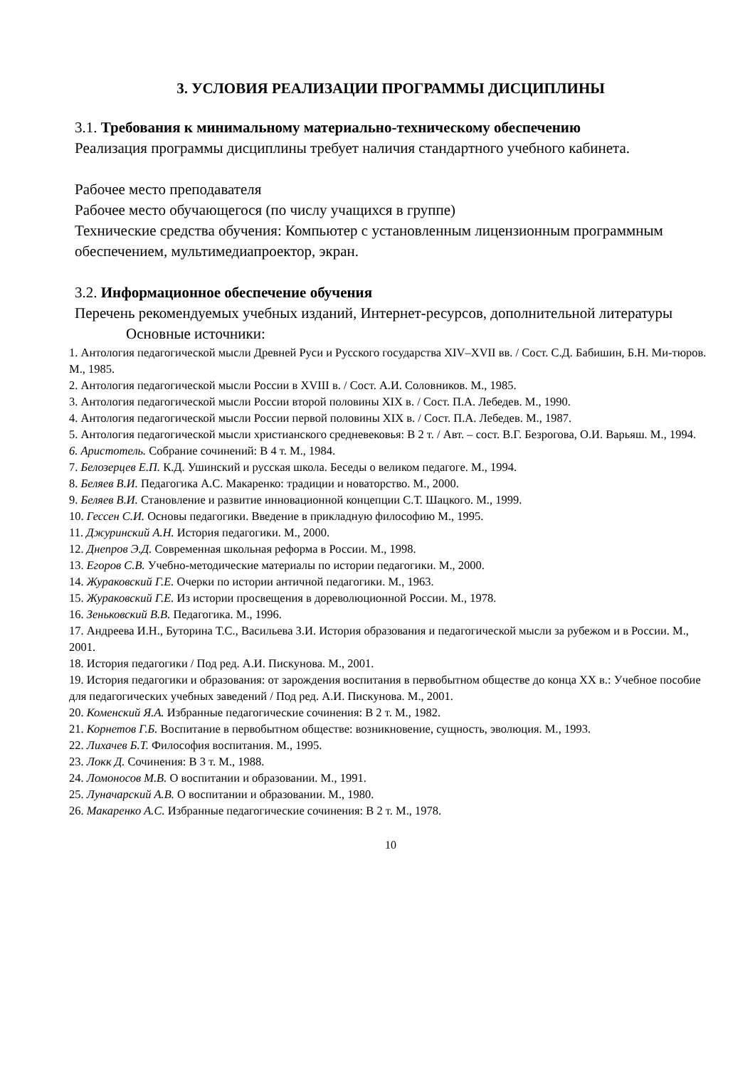3. УСЛОВИЯ РЕАЛИЗАЦИИ ПРОГРАММЫ ДИСЦИПЛИНЫ
3.1. Требования к минимальному материально-техническому обеспечению
Реализация программы дисциплины требует наличия стандартного учебного кабинета.
Рабочее место преподавателя
Рабочее место обучающегося (по числу учащихся в группе)
Технические средства обучения: Компьютер с установленным лицензионным программным обеспечением, мультимедиапроектор, экран.
3.2. Информационное обеспечение обучения
Перечень рекомендуемых учебных изданий, Интернет-ресурсов, дополнительной литературы
Основные источники:
1. Антология педагогической мысли Древней Руси и Русского государства XIV–XVII вв. / Сост. С.Д. Бабишин, Б.Н. Ми-тюров. М., 1985.
2. Антология педагогической мысли России в XVIII в. / Сост. А.И. Соловников. М., 1985.
3. Антология педагогической мысли России второй половины XIX в. / Сост. П.А. Лебедев. М., 1990.
4. Антология педагогической мысли России первой половины XIX в. / Сост. П.А. Лебедев. М., 1987.
5. Антология педагогической мысли христианского средневековья: В 2 т. / Авт. – сост. В.Г. Безрогова, О.И. Варьяш. М., 1994.
6. Аристотель. Собрание сочинений: В 4 т. М., 1984.
7. Белозерцев Е.П. К.Д. Ушинский и русская школа. Беседы о великом педагоге. М., 1994.
8. Беляев В.И. Педагогика А.С. Макаренко: традиции и новаторство. М., 2000.
9. Беляев В.И. Становление и развитие инновационной концепции С.Т. Шацкого. М., 1999.
10. Гессен С.И. Основы педагогики. Введение в прикладную философию М., 1995.
11. Джуринский А.Н. История педагогики. М., 2000.
12. Днепров Э.Д. Современная школьная реформа в России. М., 1998.
13. Егоров С.В. Учебно-методические материалы по истории педагогики. М., 2000.
14. Жураковский Г.Е. Очерки по истории античной педагогики. М., 1963.
15. Жураковский Г.Е. Из истории просвещения в дореволюционной России. М., 1978.
16. Зеньковский В.В. Педагогика. М., 1996.
17. Андреева И.Н., Буторина Т.С., Васильева З.И. История образования и педагогической мысли за рубежом и в России. М., 2001.
18. История педагогики / Под ред. А.И. Пискунова. М., 2001.
19. История педагогики и образования: от зарождения воспитания в первобытном обществе до конца XX в.: Учебное пособие для педагогических учебных заведений / Под ред. А.И. Пискунова. М., 2001.
20. Коменский Я.А. Избранные педагогические сочинения: В 2 т. М., 1982.
21. Корнетов Г.Б. Воспитание в первобытном обществе: возникновение, сущность, эволюция. М., 1993.
22. Лихачев Б.Т. Философия воспитания. М., 1995.
23. Локк Д. Сочинения: В 3 т. М., 1988.
24. Ломоносов М.В. О воспитании и образовании. М., 1991.
25. Луначарский А.В. О воспитании и образовании. М., 1980.
26. Макаренко А.С. Избранные педагогические сочинения: В 2 т. М., 1978.
10